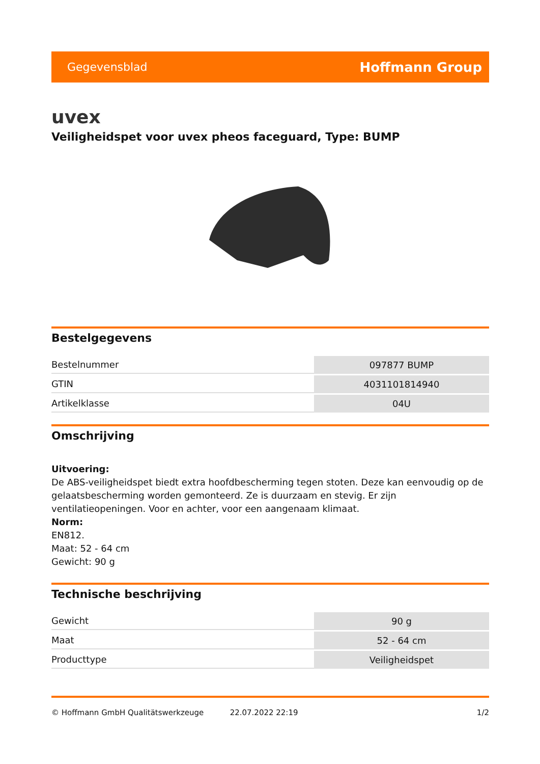Gegevensblad Hoffmann Group
uvex
Veiligheidspet voor uvex pheos faceguard, Type: BUMP
Bestelgegevens
| Bestelnummer | 097877 BUMP |
| GTIN | 4031101814940 |
| Artikelklasse | 04U |
Omschrijving
Uitvoering:
De ABS-veiligheidspet biedt extra hoofdbescherming tegen stoten. Deze kan eenvoudig op de gelaatsbescherming worden gemonteerd. Ze is duurzaam en stevig. Er zijn ventilatieopeningen. Voor en achter, voor een aangenaam klimaat.
Norm:
EN812.
Maat: 52 - 64 cm
Gewicht: 90 g
Technische beschrijving
| Gewicht | 90 g |
| Maat | 52 - 64 cm |
| Producttype | Veiligheidspet |
© Hoffmann GmbH Qualitätswerkzeuge 22.07.2022 22:19 1/2